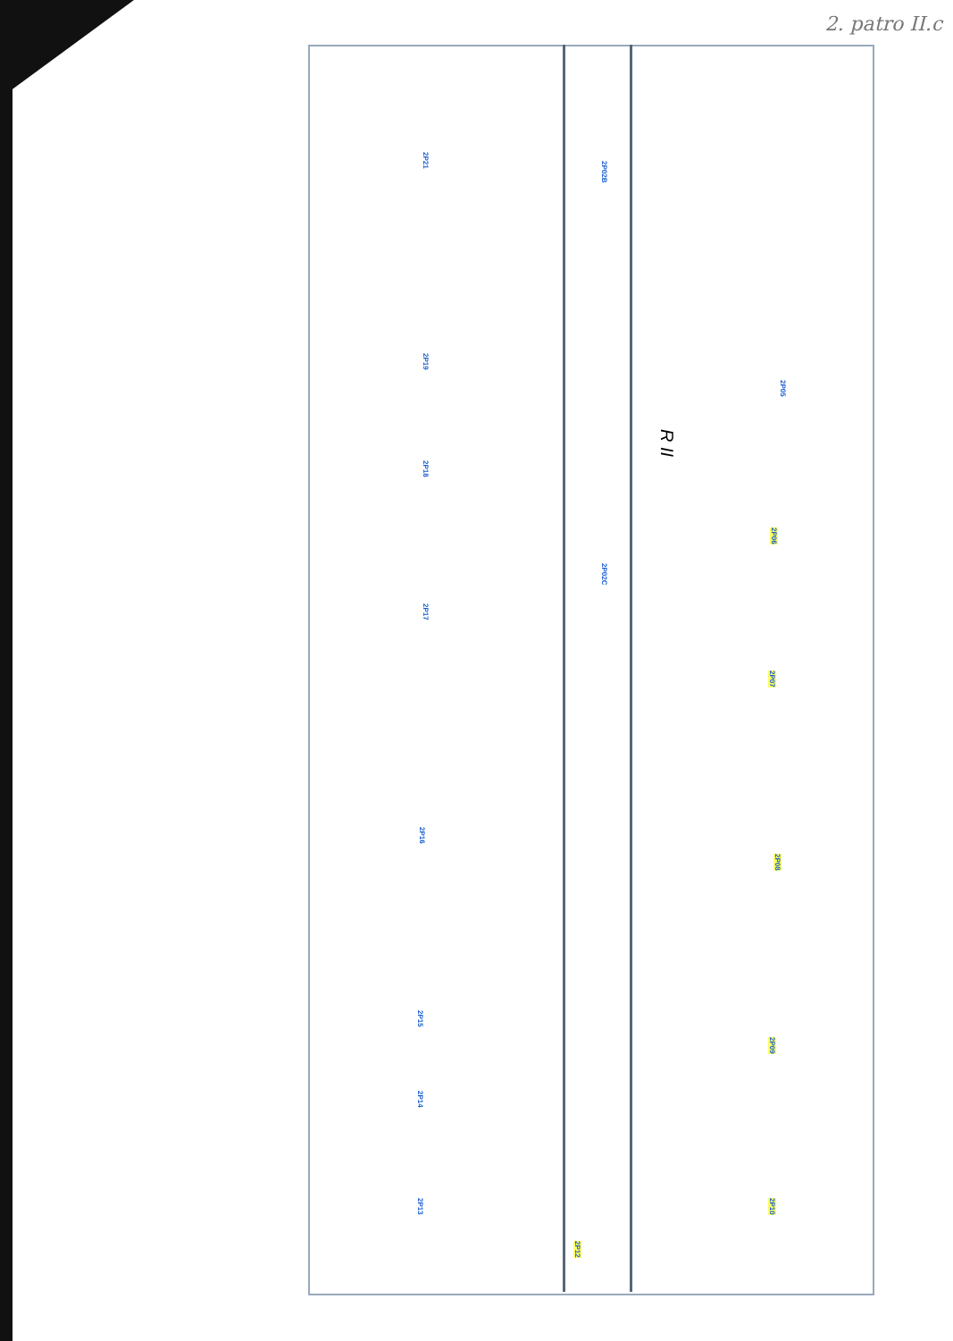2. patro II.c
2P21
2P19
2P18
2P17
2P16
2P15
2P14
2P13
2P02B
2P02C
2P12
2P05
2P06
2P07
2P08
2P09
2P10
R II